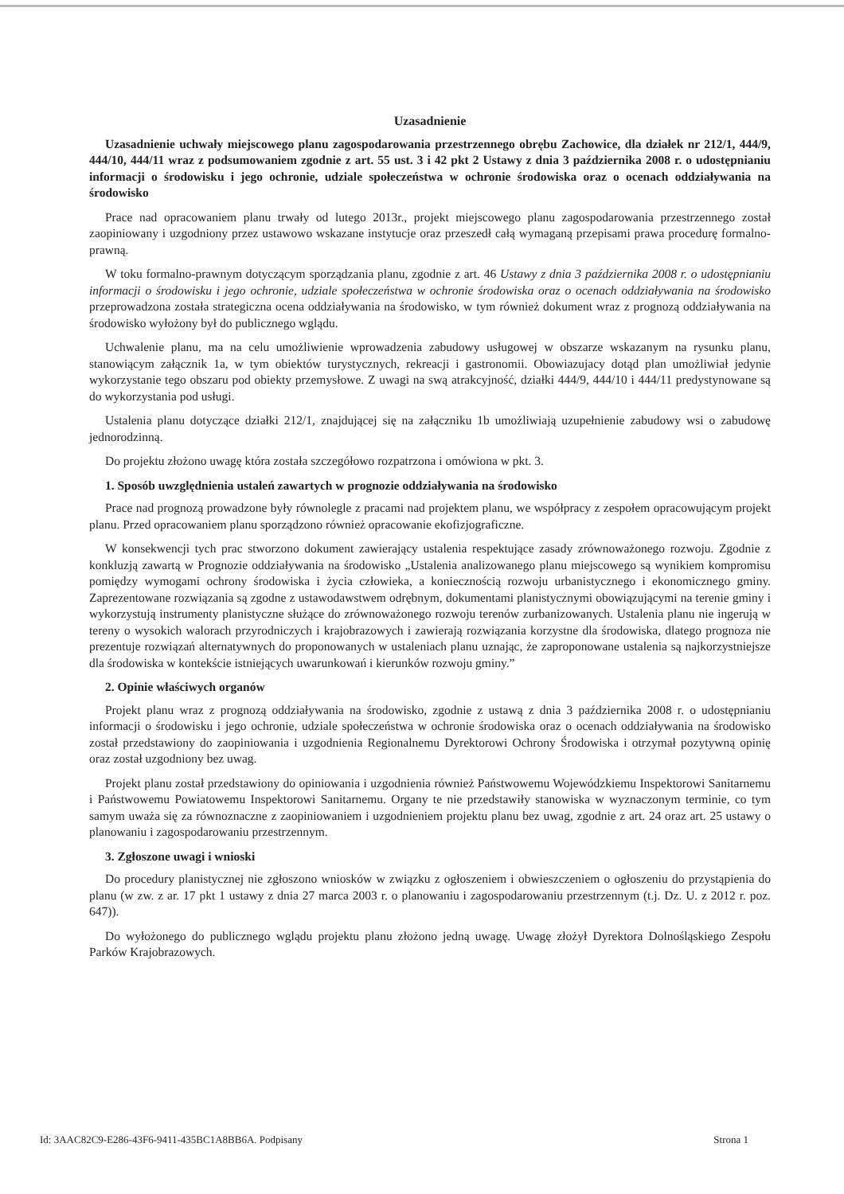Uzasadnienie
Uzasadnienie uchwały miejscowego planu zagospodarowania przestrzennego obrębu Zachowice, dla działek nr 212/1, 444/9, 444/10, 444/11 wraz z podsumowaniem zgodnie z art. 55 ust. 3 i 42 pkt 2 Ustawy z dnia 3 października 2008 r. o udostępnianiu informacji o środowisku i jego ochronie, udziale społeczeństwa w ochronie środowiska oraz o ocenach oddziaływania na środowisko
Prace nad opracowaniem planu trwały od lutego 2013r., projekt miejscowego planu zagospodarowania przestrzennego został zaopiniowany i uzgodniony przez ustawowo wskazane instytucje oraz przeszedł całą wymaganą przepisami prawa procedurę formalno-prawną.
W toku formalno-prawnym dotyczącym sporządzania planu, zgodnie z art. 46 Ustawy z dnia 3 października 2008 r. o udostępnianiu informacji o środowisku i jego ochronie, udziale społeczeństwa w ochronie środowiska oraz o ocenach oddziaływania na środowisko przeprowadzona została strategiczna ocena oddziaływania na środowisko, w tym również dokument wraz z prognozą oddziaływania na środowisko wyłożony był do publicznego wglądu.
Uchwalenie planu, ma na celu umożliwienie wprowadzenia zabudowy usługowej w obszarze wskazanym na rysunku planu, stanowiącym załącznik 1a, w tym obiektów turystycznych, rekreacji i gastronomii. Obowiazujacy dotąd plan umożliwiał jedynie wykorzystanie tego obszaru pod obiekty przemysłowe. Z uwagi na swą atrakcyjność, działki 444/9, 444/10 i 444/11 predystynowane są do wykorzystania pod usługi.
Ustalenia planu dotyczące działki 212/1, znajdującej się na załączniku 1b umożliwiają uzupełnienie zabudowy wsi o zabudowę jednorodzinną.
Do projektu złożono uwagę która została szczegółowo rozpatrzona i omówiona w pkt. 3.
1. Sposób uwzględnienia ustaleń zawartych w prognozie oddziaływania na środowisko
Prace nad prognozą prowadzone były równolegle z pracami nad projektem planu, we współpracy z zespołem opracowującym projekt planu. Przed opracowaniem planu sporządzono również opracowanie ekofizjograficzne.
W konsekwencji tych prac stworzono dokument zawierający ustalenia respektujące zasady zrównoważonego rozwoju. Zgodnie z konkluzją zawartą w Prognozie oddziaływania na środowisko „Ustalenia analizowanego planu miejscowego są wynikiem kompromisu pomiędzy wymogami ochrony środowiska i życia człowieka, a koniecznością rozwoju urbanistycznego i ekonomicznego gminy. Zaprezentowane rozwiązania są zgodne z ustawodawstwem odrębnym, dokumentami planistycznymi obowiązującymi na terenie gminy i wykorzystują instrumenty planistyczne służące do zrównoważonego rozwoju terenów zurbanizowanych. Ustalenia planu nie ingerują w tereny o wysokich walorach przyrodniczych i krajobrazowych i zawierają rozwiązania korzystne dla środowiska, dlatego prognoza nie prezentuje rozwiązań alternatywnych do proponowanych w ustaleniach planu uznając, że zaproponowane ustalenia są najkorzystniejsze dla środowiska w kontekście istniejących uwarunkowań i kierunków rozwoju gminy.”
2. Opinie właściwych organów
Projekt planu wraz z prognozą oddziaływania na środowisko, zgodnie z ustawą z dnia 3 października 2008 r. o udostępnianiu informacji o środowisku i jego ochronie, udziale społeczeństwa w ochronie środowiska oraz o ocenach oddziaływania na środowisko został przedstawiony do zaopiniowania i uzgodnienia Regionalnemu Dyrektorowi Ochrony Środowiska i otrzymał pozytywną opinię oraz został uzgodniony bez uwag.
Projekt planu został przedstawiony do opiniowania i uzgodnienia również Państwowemu Wojewódzkiemu Inspektorowi Sanitarnemu i Państwowemu Powiatowemu Inspektorowi Sanitarnemu. Organy te nie przedstawiły stanowiska w wyznaczonym terminie, co tym samym uważa się za równoznaczne z zaopiniowaniem i uzgodnieniem projektu planu bez uwag, zgodnie z art. 24 oraz art. 25 ustawy o planowaniu i zagospodarowaniu przestrzennym.
3. Zgłoszone uwagi i wnioski
Do procedury planistycznej nie zgłoszono wniosków w związku z ogłoszeniem i obwieszczeniem o ogłoszeniu do przystąpienia do planu (w zw. z ar. 17 pkt 1 ustawy z dnia 27 marca 2003 r. o planowaniu i zagospodarowaniu przestrzennym (t.j. Dz. U. z 2012 r. poz. 647)).
Do wyłożonego do publicznego wglądu projektu planu złożono jedną uwagę. Uwagę złożył Dyrektora Dolnośląskiego Zespołu Parków Krajobrazowych.
Id: 3AAC82C9-E286-43F6-9411-435BC1A8BB6A. Podpisany Strona 1